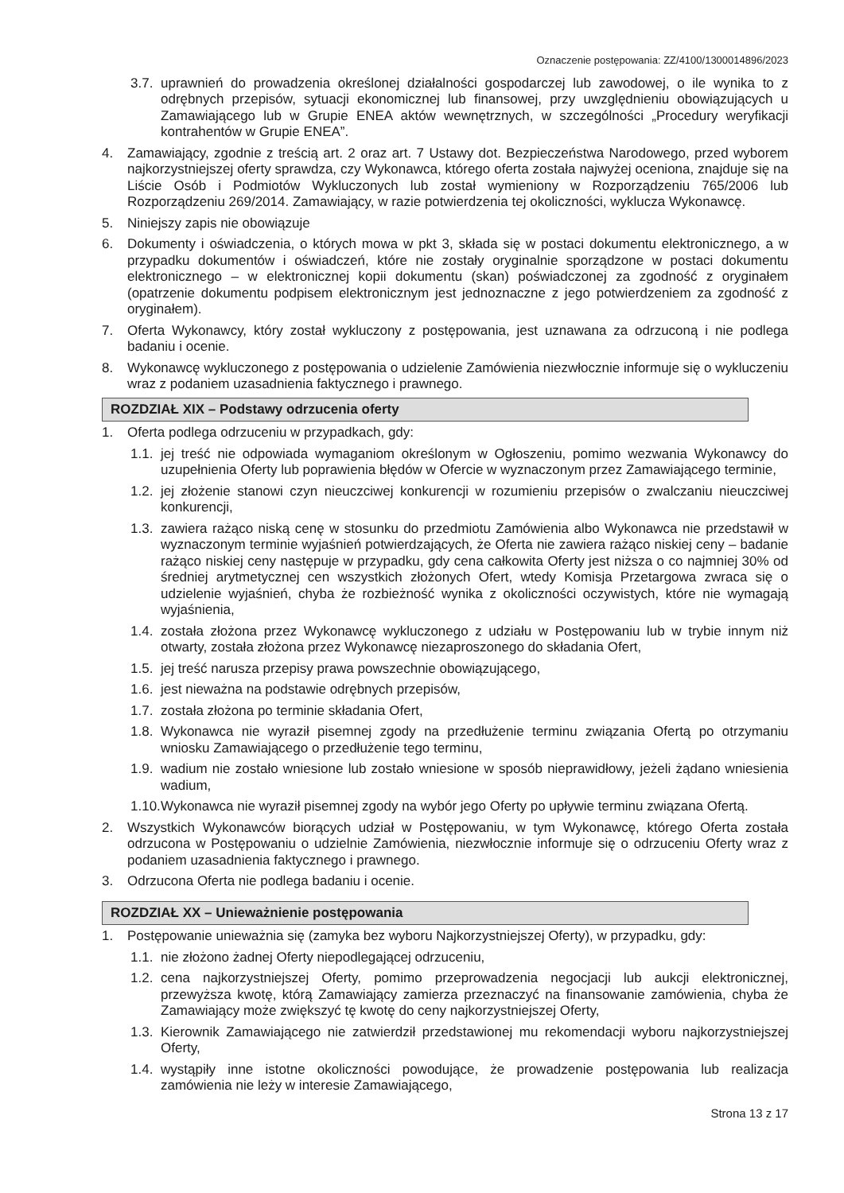Oznaczenie postępowania: ZZ/4100/1300014896/2023
3.7. uprawnień do prowadzenia określonej działalności gospodarczej lub zawodowej, o ile wynika to z odrębnych przepisów, sytuacji ekonomicznej lub finansowej, przy uwzględnieniu obowiązujących u Zamawiającego lub w Grupie ENEA aktów wewnętrznych, w szczególności „Procedury weryfikacji kontrahentów w Grupie ENEA”.
4. Zamawiający, zgodnie z treścią art. 2 oraz art. 7 Ustawy dot. Bezpieczeństwa Narodowego, przed wyborem najkorzystniejszej oferty sprawdza, czy Wykonawca, którego oferta została najwyżej oceniona, znajduje się na Liście Osób i Podmiotów Wykluczonych lub został wymieniony w Rozporządzeniu 765/2006 lub Rozporządzeniu 269/2014. Zamawiający, w razie potwierdzenia tej okoliczności, wyklucza Wykonawcę.
5. Niniejszy zapis nie obowiązuje
6. Dokumenty i oświadczenia, o których mowa w pkt 3, składa się w postaci dokumentu elektronicznego, a w przypadku dokumentów i oświadczeń, które nie zostały oryginalnie sporządzone w postaci dokumentu elektronicznego – w elektronicznej kopii dokumentu (skan) poświadczonej za zgodność z oryginałem (opatrzenie dokumentu podpisem elektronicznym jest jednoznaczne z jego potwierdzeniem za zgodność z oryginałem).
7. Oferta Wykonawcy, który został wykluczony z postępowania, jest uznawana za odrzuconą i nie podlega badaniu i ocenie.
8. Wykonawcę wykluczonego z postępowania o udzielenie Zamówienia niezwłocznie informuje się o wykluczeniu wraz z podaniem uzasadnienia faktycznego i prawnego.
ROZDZIAŁ XIX – Podstawy odrzucenia oferty
1. Oferta podlega odrzuceniu w przypadkach, gdy:
1.1. jej treść nie odpowiada wymaganiom określonym w Ogłoszeniu, pomimo wezwania Wykonawcy do uzupełnienia Oferty lub poprawienia błędów w Ofercie w wyznaczonym przez Zamawiającego terminie,
1.2. jej złożenie stanowi czyn nieuczciwej konkurencji w rozumieniu przepisów o zwalczaniu nieuczciwej konkurencji,
1.3. zawiera rażąco niską cenę w stosunku do przedmiotu Zamówienia albo Wykonawca nie przedstawił w wyznaczonym terminie wyjaśnień potwierdzających, że Oferta nie zawiera rażąco niskiej ceny – badanie rażąco niskiej ceny następuje w przypadku, gdy cena całkowita Oferty jest niższa o co najmniej 30% od średniej arytmetycznej cen wszystkich złożonych Ofert, wtedy Komisja Przetargowa zwraca się o udzielenie wyjaśnień, chyba że rozbieżność wynika z okoliczności oczywistych, które nie wymagają wyjaśnienia,
1.4. została złożona przez Wykonawcę wykluczonego z udziału w Postępowaniu lub w trybie innym niż otwarty, została złożona przez Wykonawcę niezaproszonego do składania Ofert,
1.5. jej treść narusza przepisy prawa powszechnie obowiązującego,
1.6. jest nieważna na podstawie odrębnych przepisów,
1.7. została złożona po terminie składania Ofert,
1.8. Wykonawca nie wyraził pisemnej zgody na przedłużenie terminu związania Ofertą po otrzymaniu wniosku Zamawiającego o przedłużenie tego terminu,
1.9. wadium nie zostało wniesione lub zostało wniesione w sposób nieprawidłowy, jeżeli żądano wniesienia wadium,
1.10. Wykonawca nie wyraził pisemnej zgody na wybór jego Oferty po upływie terminu związana Ofertą.
2. Wszystkich Wykonawców biorących udział w Postępowaniu, w tym Wykonawcę, którego Oferta została odrzucona w Postępowaniu o udzielnie Zamówienia, niezwłocznie informuje się o odrzuceniu Oferty wraz z podaniem uzasadnienia faktycznego i prawnego.
3. Odrzucona Oferta nie podlega badaniu i ocenie.
ROZDZIAŁ XX – Unieważnienie postępowania
1. Postępowanie unieważnia się (zamyka bez wyboru Najkorzystniejszej Oferty), w przypadku, gdy:
1.1. nie złożono żadnej Oferty niepodlegającej odrzuceniu,
1.2. cena najkorzystniejszej Oferty, pomimo przeprowadzenia negocjacji lub aukcji elektronicznej, przewyższa kwotę, którą Zamawiający zamierza przeznaczyć na finansowanie zamówienia, chyba że Zamawiający może zwiększyć tę kwotę do ceny najkorzystniejszej Oferty,
1.3. Kierownik Zamawiającego nie zatwierdził przedstawionej mu rekomendacji wyboru najkorzystniejszej Oferty,
1.4. wystąpiły inne istotne okoliczności powodujące, że prowadzenie postępowania lub realizacja zamówienia nie leży w interesie Zamawiającego,
Strona 13 z 17